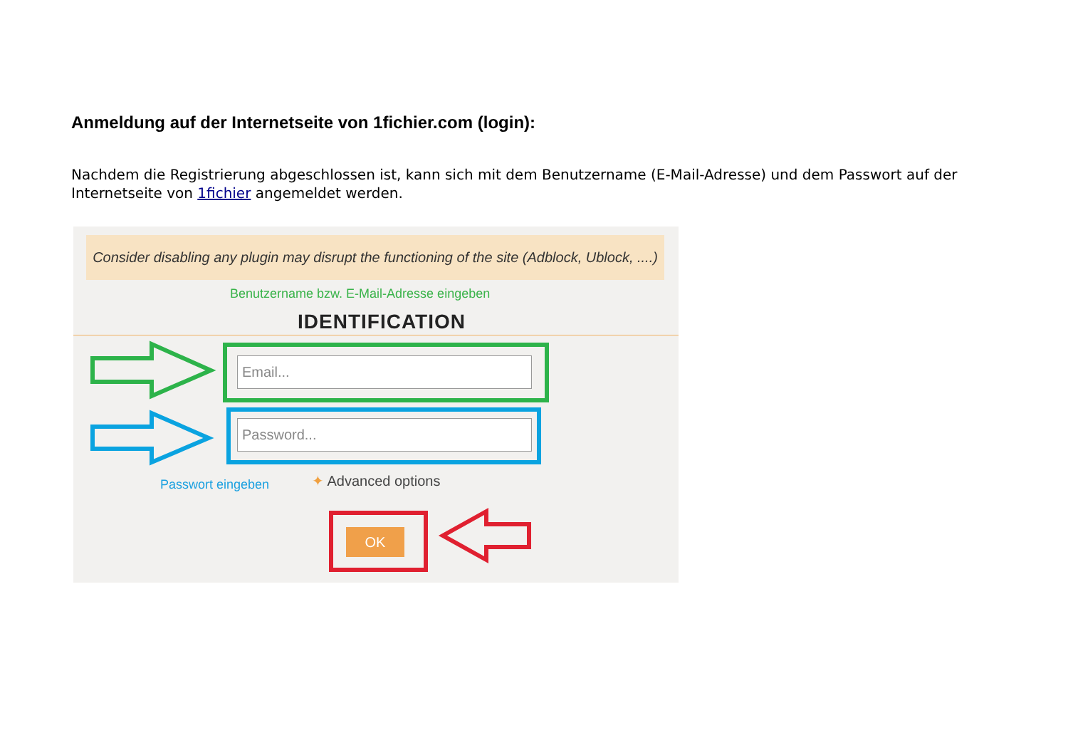Anmeldung auf der Internetseite von 1fichier.com (login):
Nachdem die Registrierung abgeschlossen ist, kann sich mit dem Benutzername (E-Mail-Adresse) und dem Passwort auf der Internetseite von 1fichier angemeldet werden.
Consider disabling any plugin may disrupt the functioning of the site (Adblock, Ublock, ....)
Benutzername bzw. E-Mail-Adresse eingeben
IDENTIFICATION
Email...
Password...
Passwort eingeben ✦ Advanced options
OK